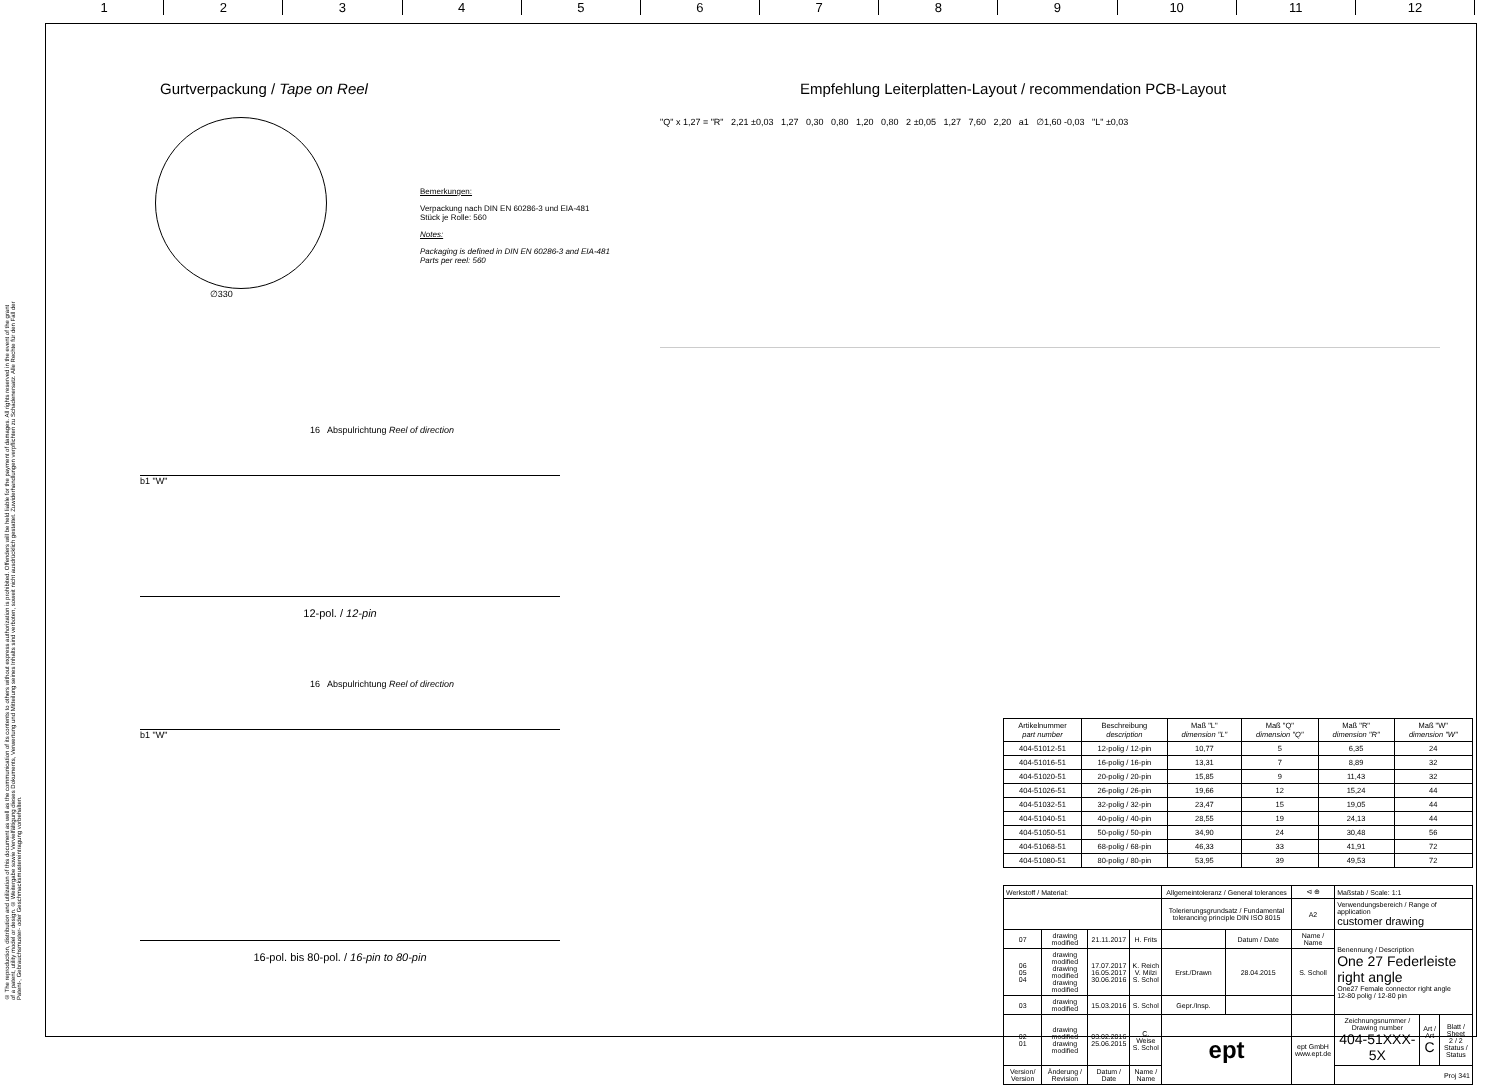1 2 3 4 5 6 7 8 9 10 11 12
Gurtverpackung / Tape on Reel
∅330
Bemerkungen:
Verpackung nach DIN EN 60286-3 und EIA-481
Stück je Rolle: 560
Notes:
Packaging is defined in DIN EN 60286-3 and EIA-481
Parts per reel: 560
16 Abspulrichtung Reel of direction
b1 "W"
12-pol. / 12-pin
16 Abspulrichtung Reel of direction
b1 "W"
16-pol. bis 80-pol. / 16-pin to 80-pin
Empfehlung Leiterplatten-Layout / recommendation PCB-Layout
"Q" x 1,27 = "R" 2,21 ±0,03 1,27 0,30 0,80 1,20 0,80 2 ±0,05 1,27 7,60 2,20 a1 ∅1,60 -0,03 "L" ±0,03
| Artikelnummer part number | Beschreibung description | Maß "L" dimension "L" | Maß "Q" dimension "Q" | Maß "R" dimension "R" | Maß "W" dimension "W" |
| --- | --- | --- | --- | --- | --- |
| 404-51012-51 | 12-polig / 12-pin | 10,77 | 5 | 6,35 | 24 |
| 404-51016-51 | 16-polig / 16-pin | 13,31 | 7 | 8,89 | 32 |
| 404-51020-51 | 20-polig / 20-pin | 15,85 | 9 | 11,43 | 32 |
| 404-51026-51 | 26-polig / 26-pin | 19,66 | 12 | 15,24 | 44 |
| 404-51032-51 | 32-polig / 32-pin | 23,47 | 15 | 19,05 | 44 |
| 404-51040-51 | 40-polig / 40-pin | 28,55 | 19 | 24,13 | 44 |
| 404-51050-51 | 50-polig / 50-pin | 34,90 | 24 | 30,48 | 56 |
| 404-51068-51 | 68-polig / 68-pin | 46,33 | 33 | 41,91 | 72 |
| 404-51080-51 | 80-polig / 80-pin | 53,95 | 39 | 49,53 | 72 |
| Werkstoff / Material: | | | | Allgemeintoleranz / General tolerances | | ⊲ ⊕ | Maßstab / Scale: 1:1 | | |
| | | | | Tolerierungsgrundsatz / Fundamental tolerancing principle DIN ISO 8015 | | A2 | Verwendungsbereich / Range of application customer drawing | | |
| 07 | drawing modified | 21.11.2017 | H. Frits | | Datum / Date | Name / Name | Benennung / Description One 27 Federleiste right angle One27 Female connector right angle 12-80 polig / 12-80 pin | | |
| 06 05 04 | drawing modified drawing modified drawing modified | 17.07.2017 16.05.2017 30.06.2016 | K. Reich V. Milzi S. Schol | Erst./Drawn | 28.04.2015 | S. Scholl | | | |
| 03 | drawing modified | 15.03.2016 | S. Schol | Gepr./Insp. | | | | | |
| 02 01 | drawing modified drawing modified | 03.02.2016 25.06.2015 | C. Weise S. Schol | ept | | ept GmbH www.ept.de | Zeichnungsnummer / Drawing number 404-51XXX-5X | Art / Art C | Blatt / Sheet 2 / 2 Status / Status |
| Version/ Version | Änderung / Revision | Datum / Date | Name / Name | | | | Proj 341 | | |
© The reproduction, distribution and utilization of this document as well as the communication of its contents to others without express authorization is prohibited. Offenders will be held liable for the payment of damages. All rights reserved in the event of the grant of a patent, utility model or design. © Weitergabe sowie Vervielfältigung dieses Dokuments, Verwertung und Mitteilung seines Inhalts sind verboten, soweit nicht ausdrücklich gestattet. Zuwiderhandlungen verpflichten zu Schadenersatz. Alle Rechte für den Fall der Patent-, Gebrauchsmuster- oder Geschmacksmustereintragung vorbehalten.